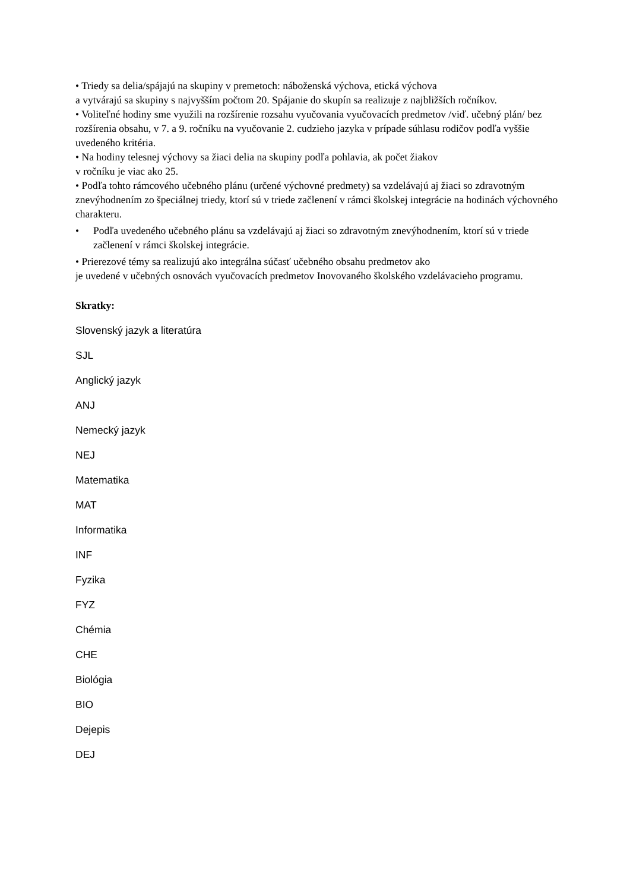• Triedy sa delia/spájajú na skupiny v premetoch: náboženská výchova, etická výchova
a vytvárajú sa skupiny s najvyšším počtom 20. Spájanie do skupín sa realizuje z najbližších ročníkov.
• Voliteľné hodiny sme využili na rozšírenie rozsahu vyučovania vyučovacích predmetov /viď. učebný plán/ bez rozšírenia obsahu, v 7. a 9. ročníku na vyučovanie 2. cudzieho jazyka v prípade súhlasu rodičov podľa vyššie uvedeného kritéria.
• Na hodiny telesnej výchovy sa žiaci delia na skupiny podľa pohlavia, ak počet žiakov
v ročníku je viac ako 25.
• Podľa tohto rámcového učebného plánu (určené výchovné predmety) sa vzdelávajú aj žiaci so zdravotným znevýhodnením zo špeciálnej triedy, ktorí sú v triede začlenení v rámci školskej integrácie na hodinách výchovného charakteru.
• Podľa uvedeného učebného plánu sa vzdelávajú aj žiaci so zdravotným znevýhodnením, ktorí sú v triede začlenení v rámci školskej integrácie.
• Prierezové témy sa realizujú ako integrálna súčasť učebného obsahu predmetov ako
je uvedené v učebných osnovách vyučovacích predmetov Inovovaného školského vzdelávacieho programu.
Skratky:
Slovenský jazyk a literatúra
SJL
Anglický jazyk
ANJ
Nemecký jazyk
NEJ
Matematika
MAT
Informatika
INF
Fyzika
FYZ
Chémia
CHE
Biológia
BIO
Dejepis
DEJ